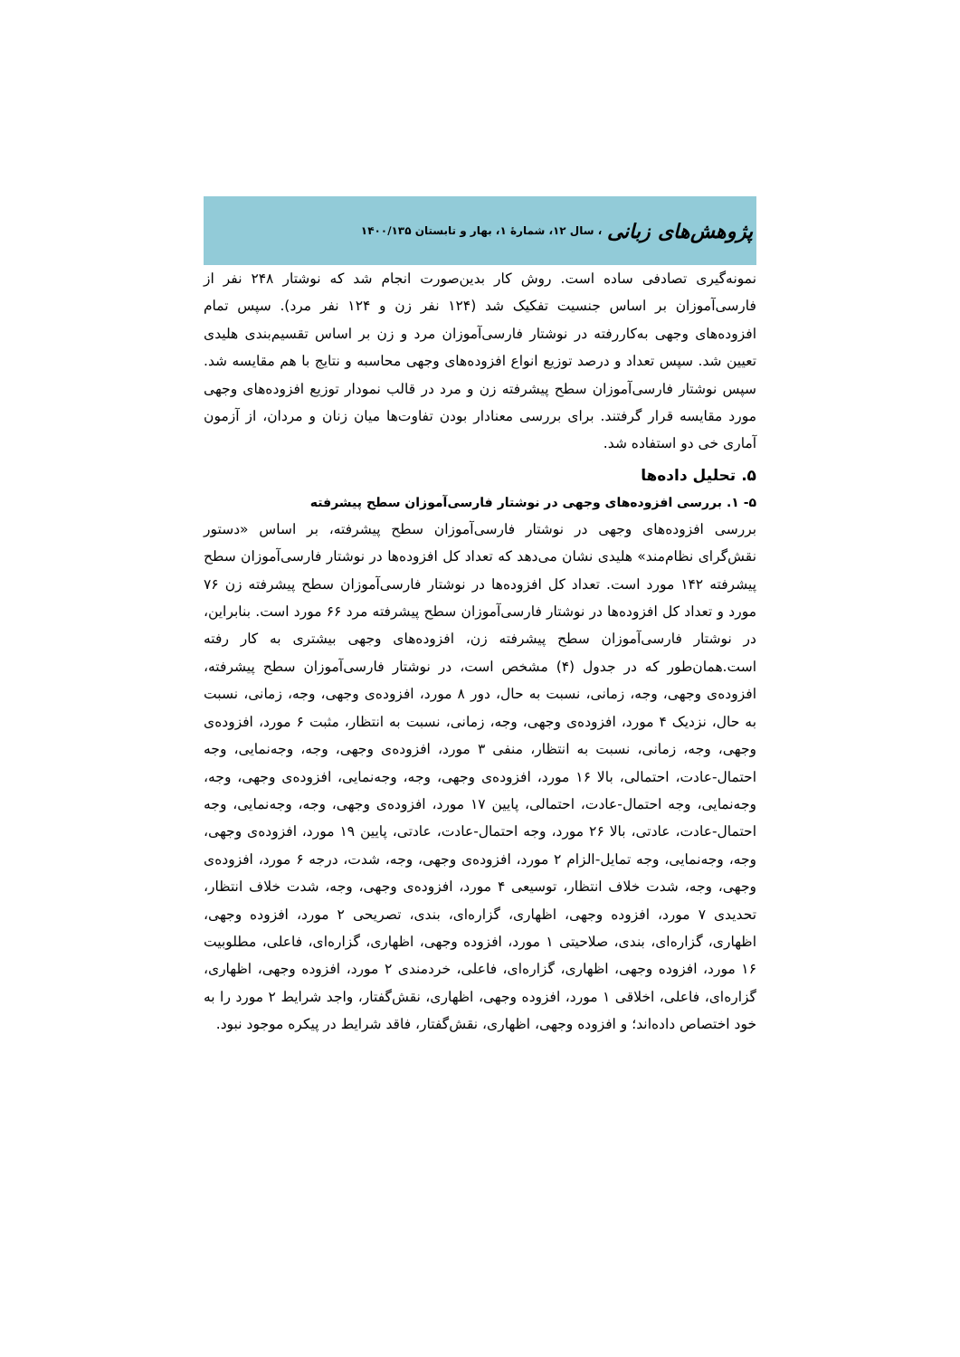پژوهش‌های زبانی ، سال ۱۲، شمارهٔ ۱، بهار و تابستان ۱۴۰۰/۱۳۵
نمونه‌گیری تصادفی ساده است. روش کار بدین‌صورت انجام شد که نوشتار ۲۴۸ نفر از فارسی‌آموزان بر اساس جنسیت تفکیک شد (۱۲۴ نفر زن و ۱۲۴ نفر مرد). سپس تمام افزوده‌های وجهی به‌کاررفته در نوشتار فارسی‌آموزان مرد و زن بر اساس تقسیم‌بندی هلیدی تعیین شد. سپس تعداد و درصد توزیع انواع افزوده‌های وجهی محاسبه و نتایج با هم مقایسه شد. سپس نوشتار فارسی‌آموزان سطح پیشرفته زن و مرد در قالب نمودار توزیع افزوده‌های وجهی مورد مقایسه قرار گرفتند. برای بررسی معنادار بودن تفاوت‌ها میان زنان و مردان، از آزمون آماری خی دو استفاده شد.
۵. تحلیل داده‌ها
۵- ۱. بررسی افزوده‌های وجهی در نوشتار فارسی‌آموزان سطح پیشرفته
بررسی افزوده‌های وجهی در نوشتار فارسی‌آموزان سطح پیشرفته، بر اساس «دستور نقش‌گرای نظام‌مند» هلیدی نشان می‌دهد که تعداد کل افزوده‌ها در نوشتار فارسی‌آموزان سطح پیشرفته ۱۴۲ مورد است. تعداد کل افزوده‌ها در نوشتار فارسی‌آموزان سطح پیشرفته زن ۷۶ مورد و تعداد کل افزوده‌ها در نوشتار فارسی‌آموزان سطح پیشرفته مرد ۶۶ مورد است. بنابراین، در نوشتار فارسی‌آموزان سطح پیشرفته زن، افزوده‌های وجهی بیشتری به کار رفته است.همان‌طور که در جدول (۴) مشخص است، در نوشتار فارسی‌آموزان سطح پیشرفته، افزوده‌ی وجهی، وجه، زمانی، نسبت به حال، دور ۸ مورد، افزوده‌ی وجهی، وجه، زمانی، نسبت به حال، نزدیک ۴ مورد، افزوده‌ی وجهی، وجه، زمانی، نسبت به انتظار، مثبت ۶ مورد، افزوده‌ی وجهی، وجه، زمانی، نسبت به انتظار، منفی ۳ مورد، افزوده‌ی وجهی، وجه، وجه‌نمایی، وجه احتمال-عادت، احتمالی، بالا ۱۶ مورد، افزوده‌ی وجهی، وجه، وجه‌نمایی، افزوده‌ی وجهی، وجه، وجه‌نمایی، وجه احتمال-عادت، احتمالی، پایین ۱۷ مورد، افزوده‌ی وجهی، وجه، وجه‌نمایی، وجه احتمال-عادت، عادتی، بالا ۲۶ مورد، وجه احتمال-عادت، عادتی، پایین ۱۹ مورد، افزوده‌ی وجهی، وجه، وجه‌نمایی، وجه تمایل-الزام ۲ مورد، افزوده‌ی وجهی، وجه، شدت، درجه ۶ مورد، افزوده‌ی وجهی، وجه، شدت خلاف انتظار، توسیعی ۴ مورد، افزوده‌ی وجهی، وجه، شدت خلاف انتظار، تحدیدی ۷ مورد، افزوده وجهی، اظهاری، گزاره‌ای، بندی، تصریحی ۲ مورد، افزوده وجهی، اظهاری، گزاره‌ای، بندی، صلاحیتی ۱ مورد، افزوده وجهی، اظهاری، گزاره‌ای، فاعلی، مطلوبیت ۱۶ مورد، افزوده وجهی، اظهاری، گزاره‌ای، فاعلی، خردمندی ۲ مورد، افزوده وجهی، اظهاری، گزاره‌ای، فاعلی، اخلاقی ۱ مورد، افزوده وجهی، اظهاری، نقش‌گفتار، واجد شرایط ۲ مورد را به خود اختصاص داده‌اند؛ و افزوده وجهی، اظهاری، نقش‌گفتار، فاقد شرایط در پیکره موجود نبود.